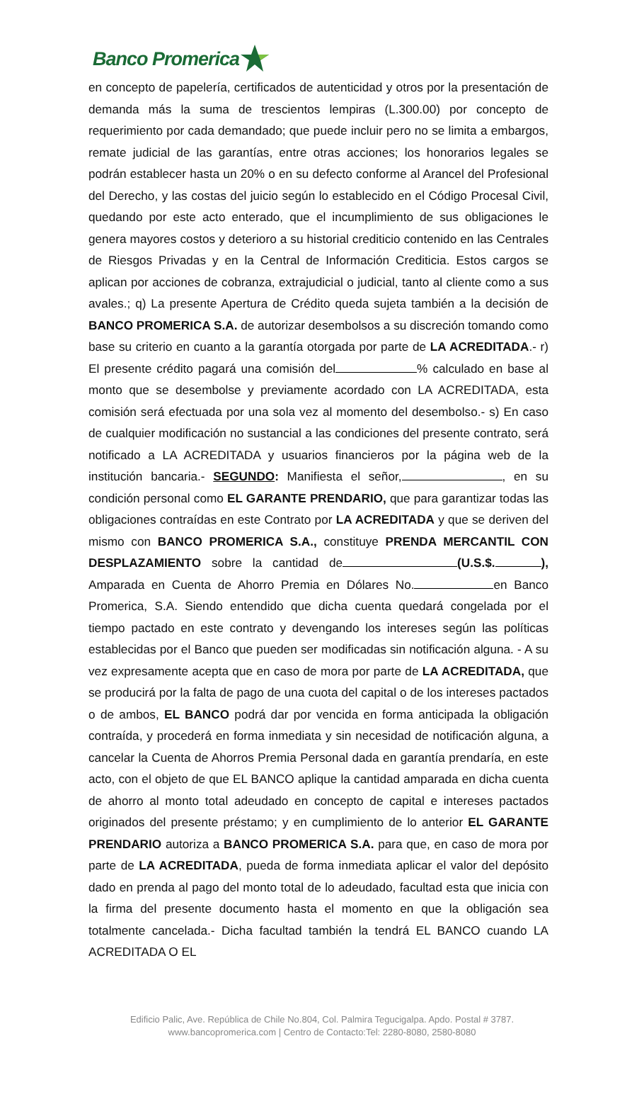Banco Promerica
en concepto de papelería, certificados de autenticidad y otros por la presentación de demanda más la suma de trescientos lempiras (L.300.00) por concepto de requerimiento por cada demandado; que puede incluir pero no se limita a embargos, remate judicial de las garantías, entre otras acciones; los honorarios legales se podrán establecer hasta un 20% o en su defecto conforme al Arancel del Profesional del Derecho, y las costas del juicio según lo establecido en el Código Procesal Civil, quedando por este acto enterado, que el incumplimiento de sus obligaciones le genera mayores costos y deterioro a su historial crediticio contenido en las Centrales de Riesgos Privadas y en la Central de Información Crediticia. Estos cargos se aplican por acciones de cobranza, extrajudicial o judicial, tanto al cliente como a sus avales.; q) La presente Apertura de Crédito queda sujeta también a la decisión de BANCO PROMERICA S.A. de autorizar desembolsos a su discreción tomando como base su criterio en cuanto a la garantía otorgada por parte de LA ACREDITADA.- r) El presente crédito pagará una comisión del % calculado en base al monto que se desembolse y previamente acordado con LA ACREDITADA, esta comisión será efectuada por una sola vez al momento del desembolso.- s) En caso de cualquier modificación no sustancial a las condiciones del presente contrato, será notificado a LA ACREDITADA y usuarios financieros por la página web de la institución bancaria.- SEGUNDO: Manifiesta el señor, , en su condición personal como EL GARANTE PRENDARIO, que para garantizar todas las obligaciones contraídas en este Contrato por LA ACREDITADA y que se deriven del mismo con BANCO PROMERICA S.A., constituye PRENDA MERCANTIL CON DESPLAZAMIENTO sobre la cantidad de (U.S.$. ), Amparada en Cuenta de Ahorro Premia en Dólares No. en Banco Promerica, S.A. Siendo entendido que dicha cuenta quedará congelada por el tiempo pactado en este contrato y devengando los intereses según las políticas establecidas por el Banco que pueden ser modificadas sin notificación alguna. - A su vez expresamente acepta que en caso de mora por parte de LA ACREDITADA, que se producirá por la falta de pago de una cuota del capital o de los intereses pactados o de ambos, EL BANCO podrá dar por vencida en forma anticipada la obligación contraída, y procederá en forma inmediata y sin necesidad de notificación alguna, a cancelar la Cuenta de Ahorros Premia Personal dada en garantía prendaría, en este acto, con el objeto de que EL BANCO aplique la cantidad amparada en dicha cuenta de ahorro al monto total adeudado en concepto de capital e intereses pactados originados del presente préstamo; y en cumplimiento de lo anterior EL GARANTE PRENDARIO autoriza a BANCO PROMERICA S.A. para que, en caso de mora por parte de LA ACREDITADA, pueda de forma inmediata aplicar el valor del depósito dado en prenda al pago del monto total de lo adeudado, facultad esta que inicia con la firma del presente documento hasta el momento en que la obligación sea totalmente cancelada.- Dicha facultad también la tendrá EL BANCO cuando LA ACREDITADA O EL
Edificio Palic, Ave. República de Chile No.804, Col. Palmira Tegucigalpa. Apdo. Postal # 3787.
www.bancopromerica.com | Centro de Contacto:Tel: 2280-8080, 2580-8080